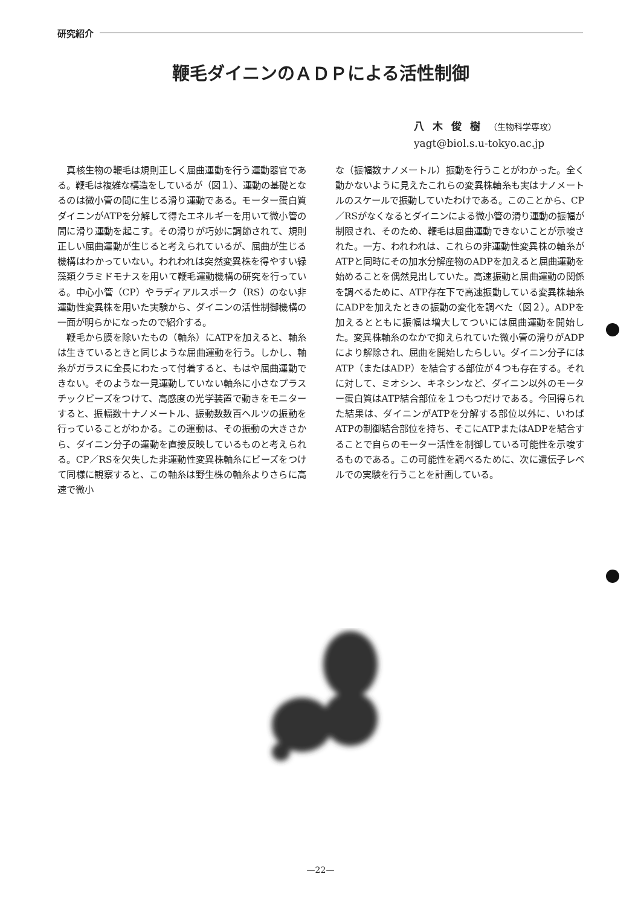研究紹介
鞭毛ダイニンのＡＤＰによる活性制御
八木俊樹（生物科学専攻）
yagt@biol.s.u-tokyo.ac.jp
真核生物の鞭毛は規則正しく屈曲運動を行う運動器官である。鞭毛は複雑な構造をしているが（図１）、運動の基礎となるのは微小管の間に生じる滑り運動である。モーター蛋白質ダイニンがATPを分解して得たエネルギーを用いて微小管の間に滑り運動を起こす。その滑りが巧妙に調節されて、規則正しい屈曲運動が生じると考えられているが、屈曲が生じる機構はわかっていない。われわれは突然変異株を得やすい緑藻類クラミドモナスを用いて鞭毛運動機構の研究を行っている。中心小管（CP）やラディアルスポーク（RS）のない非運動性変異株を用いた実験から、ダイニンの活性制御機構の一面が明らかになったので紹介する。
鞭毛から膜を除いたもの（軸糸）にATPを加えると、軸糸は生きているときと同じような屈曲運動を行う。しかし、軸糸がガラスに全長にわたって付着すると、もはや屈曲運動できない。そのような一見運動していない軸糸に小さなプラスチックビーズをつけて、高感度の光学装置で動きをモニターすると、振幅数十ナノメートル、振動数数百ヘルツの振動を行っていることがわかる。この運動は、その振動の大きさから、ダイニン分子の運動を直接反映しているものと考えられる。CP／RSを欠失した非運動性変異株軸糸にビーズをつけて同様に観察すると、この軸糸は野生株の軸糸よりさらに高速で微小
な（振幅数ナノメートル）振動を行うことがわかった。全く動かないように見えたこれらの変異株軸糸も実はナノメートルのスケールで振動していたわけである。このことから、CP／RSがなくなるとダイニンによる微小管の滑り運動の振幅が制限され、そのため、鞭毛は屈曲運動できないことが示唆された。一方、われわれは、これらの非運動性変異株の軸糸がATPと同時にその加水分解産物のADPを加えると屈曲運動を始めることを偶然見出していた。高速振動と屈曲運動の関係を調べるために、ATP存在下で高速振動している変異株軸糸にADPを加えたときの振動の変化を調べた（図２）。ADPを加えるとともに振幅は増大してついには屈曲運動を開始した。変異株軸糸のなかで抑えられていた微小管の滑りがADPにより解除され、屈曲を開始したらしい。ダイニン分子にはATP（またはADP）を結合する部位が４つも存在する。それに対して、ミオシン、キネシンなど、ダイニン以外のモーター蛋白質はATP結合部位を１つもつだけである。今回得られた結果は、ダイニンがATPを分解する部位以外に、いわばATPの制御結合部位を持ち、そこにATPまたはADPを結合することで自らのモーター活性を制御している可能性を示唆するものである。この可能性を調べるために、次に遺伝子レベルでの実験を行うことを計画している。
—22—